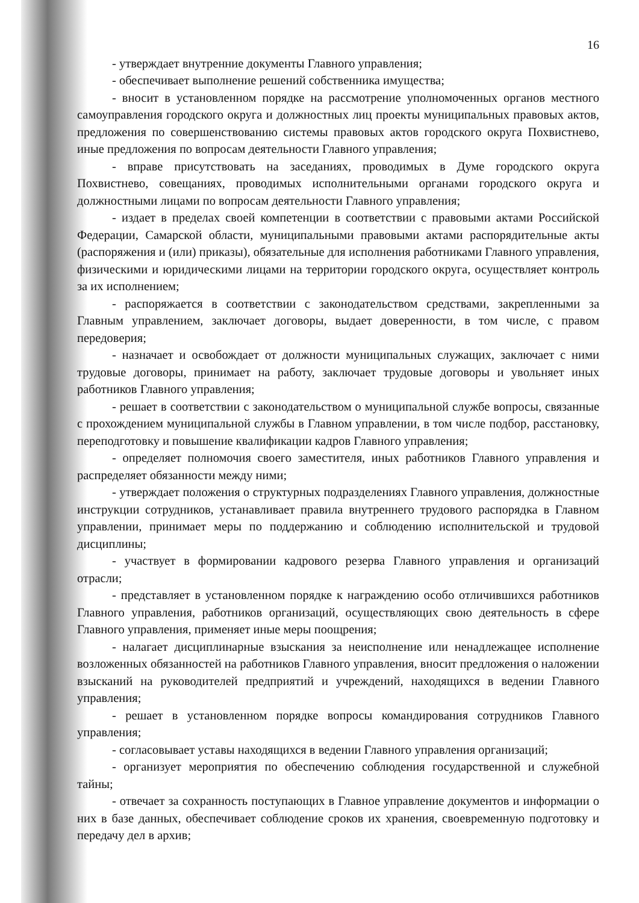16
- утверждает внутренние документы Главного управления;
- обеспечивает выполнение решений собственника имущества;
- вносит в установленном порядке на рассмотрение уполномоченных органов местного самоуправления городского округа и должностных лиц проекты муниципальных правовых актов, предложения по совершенствованию системы правовых актов городского округа Похвистнево, иные предложения по вопросам деятельности Главного управления;
- вправе присутствовать на заседаниях, проводимых в Думе городского округа Похвистнево, совещаниях, проводимых исполнительными органами городского округа и должностными лицами по вопросам деятельности Главного управления;
- издает в пределах своей компетенции в соответствии с правовыми актами Российской Федерации, Самарской области, муниципальными правовыми актами распорядительные акты (распоряжения и (или) приказы), обязательные для исполнения работниками Главного управления, физическими и юридическими лицами на территории городского округа, осуществляет контроль за их исполнением;
- распоряжается в соответствии с законодательством средствами, закрепленными за Главным управлением, заключает договоры, выдает доверенности, в том числе, с правом передоверия;
- назначает и освобождает от должности муниципальных служащих, заключает с ними трудовые договоры, принимает на работу, заключает трудовые договоры и увольняет иных работников Главного управления;
- решает в соответствии с законодательством о муниципальной службе вопросы, связанные с прохождением муниципальной службы в Главном управлении, в том числе подбор, расстановку, переподготовку и повышение квалификации кадров Главного управления;
- определяет полномочия своего заместителя, иных работников Главного управления и распределяет обязанности между ними;
- утверждает положения о структурных подразделениях Главного управления, должностные инструкции сотрудников, устанавливает правила внутреннего трудового распорядка в Главном управлении, принимает меры по поддержанию и соблюдению исполнительской и трудовой дисциплины;
- участвует в формировании кадрового резерва Главного управления и организаций отрасли;
- представляет в установленном порядке к награждению особо отличившихся работников Главного управления, работников организаций, осуществляющих свою деятельность в сфере Главного управления, применяет иные меры поощрения;
- налагает дисциплинарные взыскания за неисполнение или ненадлежащее исполнение возложенных обязанностей на работников Главного управления, вносит предложения о наложении взысканий на руководителей предприятий и учреждений, находящихся в ведении Главного управления;
- решает в установленном порядке вопросы командирования сотрудников Главного управления;
- согласовывает уставы находящихся в ведении Главного управления организаций;
- организует мероприятия по обеспечению соблюдения государственной и служебной тайны;
- отвечает за сохранность поступающих в Главное управление документов и информации о них в базе данных, обеспечивает соблюдение сроков их хранения, своевременную подготовку и передачу дел в архив;